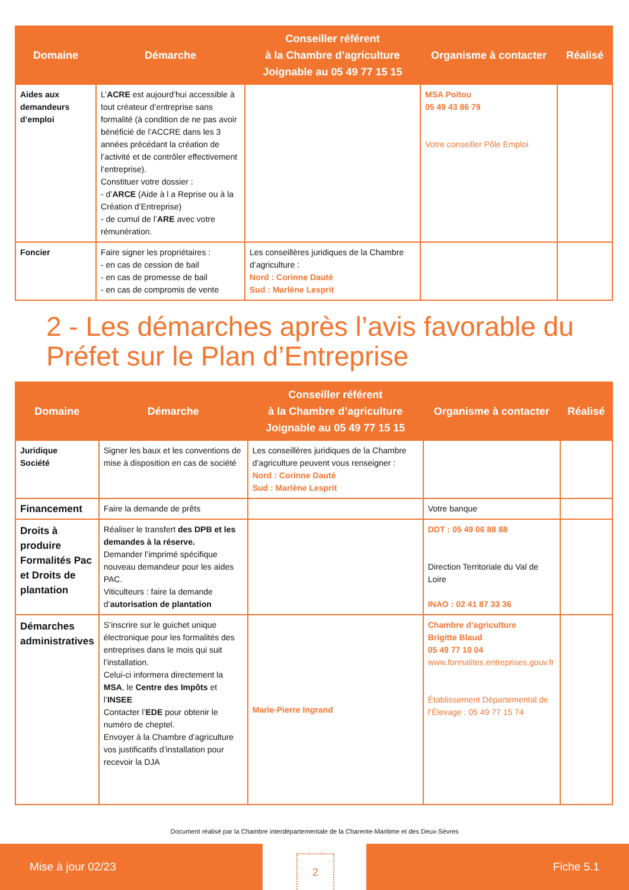| Domaine | Démarche | Conseiller référent à la Chambre d’agriculture Joignable au 05 49 77 15 15 | Organisme à contacter | Réalisé |
| --- | --- | --- | --- | --- |
| Aides aux demandeurs d’emploi | L’ ACRE est aujourd’hui accessible à tout créateur d’entreprise sans formalité (à condition de ne pas avoir bénéficié de l’ACCRE dans les 3 années précédant la création de l’activité et de contrôler effectivement l’entreprise). Constituer votre dossier : - d’ ARCE (Aide à l a Reprise ou à la Création d’Entreprise) - de cumul de l’ ARE avec votre rémunération. | | MSA Poitou 05 49 43 86 79 Votre conseiller Pôle Emploi | |
| Foncier | Faire signer les propriétaires : - en cas de cession de bail - en cas de promesse de bail - en cas de compromis de vente | Les conseillères juridiques de la Chambre d’agriculture : Nord : Corinne Dauté Sud : Marlène Lesprit | | |
2 - Les démarches après l’avis favorable du Préfet sur le Plan d’Entreprise
| Domaine | Démarche | Conseiller référent à la Chambre d’agriculture Joignable au 05 49 77 15 15 | Organisme à contacter | Réalisé |
| --- | --- | --- | --- | --- |
| Juridique Société | Signer les baux et les conventions de mise à disposition en cas de société | Les conseillères juridiques de la Chambre d’agriculture peuvent vous renseigner : Nord : Corinne Dauté Sud : Marlène Lesprit | | |
| Financement | Faire la demande de prêts | | Votre banque | |
| Droits à produire Formalités Pac et Droits de plantation | Réaliser le transfert des DPB et les demandes à la réserve. Demander l’imprimé spécifique nouveau demandeur pour les aides PAC. Viticulteurs : faire la demande d’ autorisation de plantation | | DDT : 05 49 06 88 88 Direction Territoriale du Val de Loire INAO : 02 41 87 33 36 | |
| Démarches administratives | S’inscrire sur le guichet unique électronique pour les formalités des entreprises dans le mois qui suit l’installation. Celui-ci informera directement la MSA , le Centre des Impôts et l’ INSEE Contacter l’ EDE pour obtenir le numéro de cheptel. Envoyer à la Chambre d’agriculture vos justificatifs d’installation pour recevoir la DJA | Marie-Pierre Ingrand | Chambre d’agriculture Brigitte Blaud 05 49 77 10 04 www.formalites.entreprises.gouv.fr Établissement Départemental de l’Élevage : 05 49 77 15 74 | |
Document réalisé par la Chambre interdépartementale de la Charente-Maritime et des Deux-Sèvres
Mise à jour 02/23
2
Fiche 5.1